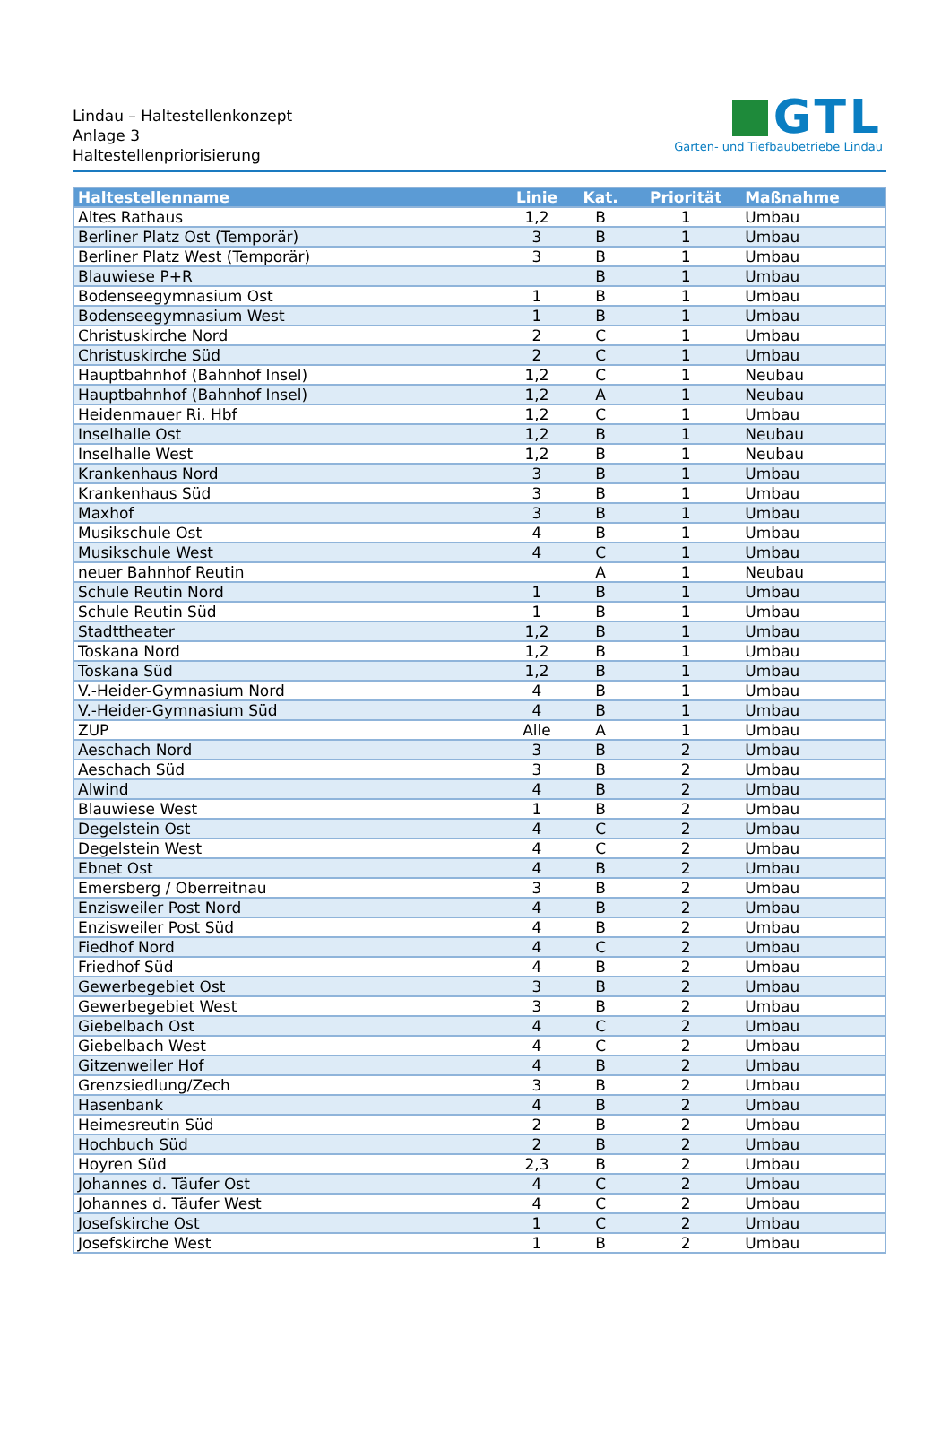Lindau – Haltestellenkonzept
Anlage 3
Haltestellenpriorisierung
GTL
Garten- und Tiefbaubetriebe Lindau
| Haltestellenname | Linie | Kat. | Priorität | Maßnahme |
| --- | --- | --- | --- | --- |
| Altes Rathaus | 1,2 | B | 1 | Umbau |
| Berliner Platz Ost (Temporär) | 3 | B | 1 | Umbau |
| Berliner Platz West (Temporär) | 3 | B | 1 | Umbau |
| Blauwiese P+R | | B | 1 | Umbau |
| Bodenseegymnasium Ost | 1 | B | 1 | Umbau |
| Bodenseegymnasium West | 1 | B | 1 | Umbau |
| Christuskirche Nord | 2 | C | 1 | Umbau |
| Christuskirche Süd | 2 | C | 1 | Umbau |
| Hauptbahnhof (Bahnhof Insel) | 1,2 | C | 1 | Neubau |
| Hauptbahnhof (Bahnhof Insel) | 1,2 | A | 1 | Neubau |
| Heidenmauer Ri. Hbf | 1,2 | C | 1 | Umbau |
| Inselhalle Ost | 1,2 | B | 1 | Neubau |
| Inselhalle West | 1,2 | B | 1 | Neubau |
| Krankenhaus Nord | 3 | B | 1 | Umbau |
| Krankenhaus Süd | 3 | B | 1 | Umbau |
| Maxhof | 3 | B | 1 | Umbau |
| Musikschule Ost | 4 | B | 1 | Umbau |
| Musikschule West | 4 | C | 1 | Umbau |
| neuer Bahnhof Reutin | | A | 1 | Neubau |
| Schule Reutin Nord | 1 | B | 1 | Umbau |
| Schule Reutin Süd | 1 | B | 1 | Umbau |
| Stadttheater | 1,2 | B | 1 | Umbau |
| Toskana Nord | 1,2 | B | 1 | Umbau |
| Toskana Süd | 1,2 | B | 1 | Umbau |
| V.-Heider-Gymnasium Nord | 4 | B | 1 | Umbau |
| V.-Heider-Gymnasium Süd | 4 | B | 1 | Umbau |
| ZUP | Alle | A | 1 | Umbau |
| Aeschach Nord | 3 | B | 2 | Umbau |
| Aeschach Süd | 3 | B | 2 | Umbau |
| Alwind | 4 | B | 2 | Umbau |
| Blauwiese West | 1 | B | 2 | Umbau |
| Degelstein Ost | 4 | C | 2 | Umbau |
| Degelstein West | 4 | C | 2 | Umbau |
| Ebnet Ost | 4 | B | 2 | Umbau |
| Emersberg / Oberreitnau | 3 | B | 2 | Umbau |
| Enzisweiler Post Nord | 4 | B | 2 | Umbau |
| Enzisweiler Post Süd | 4 | B | 2 | Umbau |
| Fiedhof Nord | 4 | C | 2 | Umbau |
| Friedhof Süd | 4 | B | 2 | Umbau |
| Gewerbegebiet Ost | 3 | B | 2 | Umbau |
| Gewerbegebiet West | 3 | B | 2 | Umbau |
| Giebelbach Ost | 4 | C | 2 | Umbau |
| Giebelbach West | 4 | C | 2 | Umbau |
| Gitzenweiler Hof | 4 | B | 2 | Umbau |
| Grenzsiedlung/Zech | 3 | B | 2 | Umbau |
| Hasenbank | 4 | B | 2 | Umbau |
| Heimesreutin Süd | 2 | B | 2 | Umbau |
| Hochbuch Süd | 2 | B | 2 | Umbau |
| Hoyren Süd | 2,3 | B | 2 | Umbau |
| Johannes d. Täufer Ost | 4 | C | 2 | Umbau |
| Johannes d. Täufer West | 4 | C | 2 | Umbau |
| Josefskirche Ost | 1 | C | 2 | Umbau |
| Josefskirche West | 1 | B | 2 | Umbau |